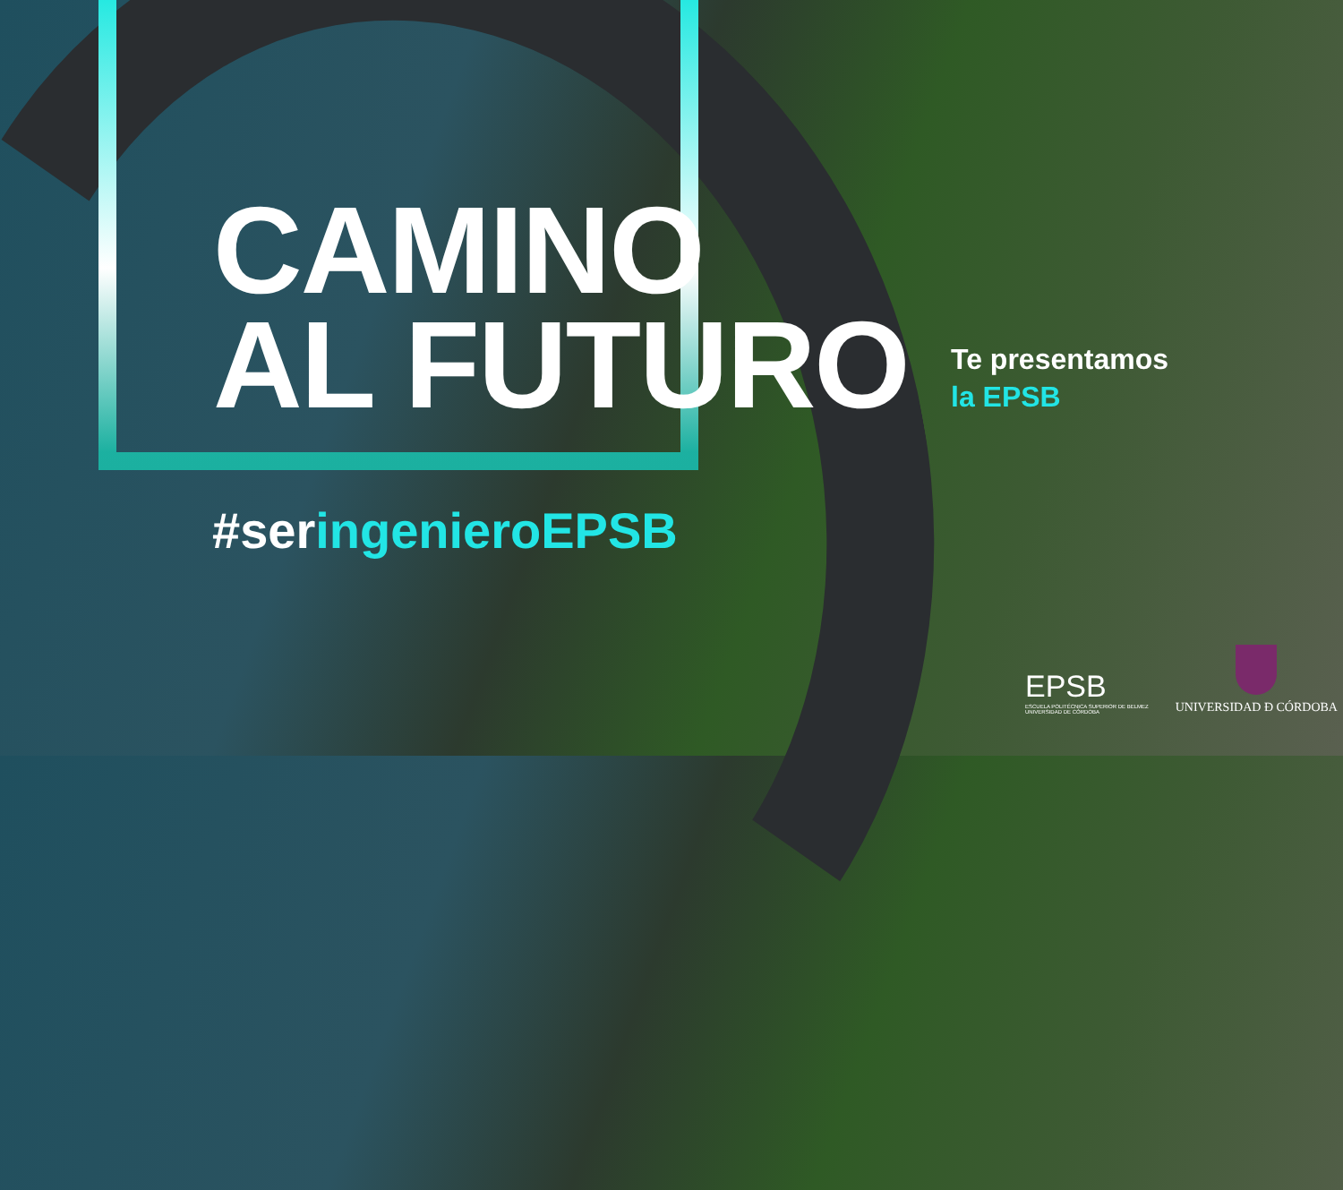CAMINO
AL FUTURO
#seringenieroEPSB
Te presentamos
la EPSB
EPSB
ESCUELA POLITÉCNICA SUPERIOR DE BELMEZ
UNIVERSIDAD DE CÓRDOBA
UNIVERSIDAD Ð CÓRDOBA